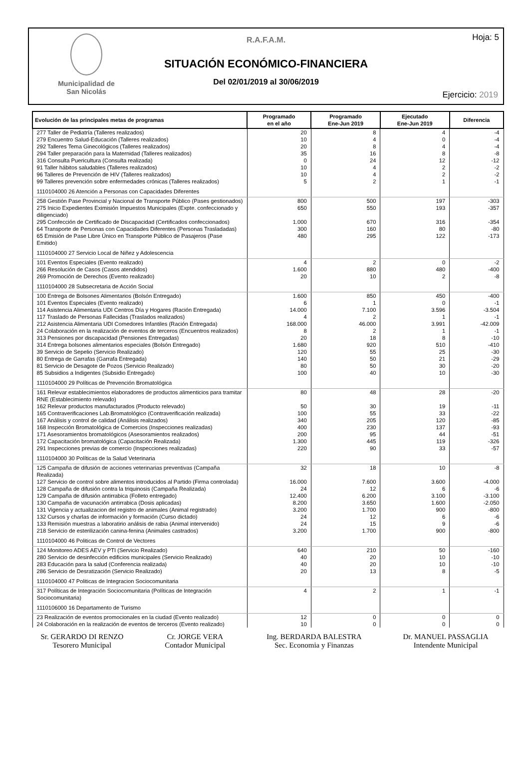Municipalidad de
San Nicolás
Hoja: 5
R.A.F.A.M.
SITUACIÓN ECONÓMICO-FINANCIERA
Del 02/01/2019 al 30/06/2019
Ejercicio: 2019
| Evolución de las principales metas de programas | Programado en el año | Programado Ene-Jun 2019 | Ejecutado Ene-Jun 2019 | Diferencia |
| --- | --- | --- | --- | --- |
| 277 Taller de Pediatría (Talleres realizados) | 20 | 8 | 4 | -4 |
| 279 Encuentro Salud-Educación (Talleres realizados) | 10 | 4 | 0 | -4 |
| 292 Talleres Tema Ginecológicos (Talleres realizados) | 20 | 8 | 4 | -4 |
| 294 Taller preparación para la Maternidad (Talleres realizados) | 35 | 16 | 8 | -8 |
| 316 Consulta Puericultura (Consulta realizada) | 0 | 24 | 12 | -12 |
| 91 Taller hábitos saludables (Talleres realizados) | 10 | 4 | 2 | -2 |
| 96 Talleres de Prevención de HIV (Talleres realizados) | 10 | 4 | 2 | -2 |
| 99 Talleres prevención sobre enfermedades crónicas (Talleres realizados) | 5 | 2 | 1 | -1 |
| 1110104000 26 Atención a Personas con Capacidades Diferentes | | | | |
| 258 Gestión Pase Provincial y Nacional de Transporte Público (Pases gestionados) | 800 | 500 | 197 | -303 |
| 275 Inicio Expedientes Eximisión Impuestos Municipales (Expte. confeccionado y diligenciado) | 650 | 550 | 193 | -357 |
| 295 Confección de Certificado de Discapacidad (Certificados confeccionados) | 1.000 | 670 | 316 | -354 |
| 64 Transporte de Personas con Capacidades Diferentes (Personas Trasladadas) | 300 | 160 | 80 | -80 |
| 65 Emisión de Pase Libre Único en Transporte Público de Pasajeros (Pase Emitido) | 480 | 295 | 122 | -173 |
| 1110104000 27 Servicio Local de Niñez y Adolescencia | | | | |
| 101 Eventos Especiales (Evento realizado) | 4 | 2 | 0 | -2 |
| 266 Resolución de Casos (Casos atendidos) | 1.600 | 880 | 480 | -400 |
| 269 Promoción de Derechos (Evento realizado) | 20 | 10 | 2 | -8 |
| 1110104000 28 Subsecretaria de Acción Social | | | | |
| 100 Entrega de Bolsones Alimentarios (Bolsón Entregado) | 1.600 | 850 | 450 | -400 |
| 101 Eventos Especiales (Evento realizado) | 6 | 1 | 0 | -1 |
| 114 Asistencia Alimentaria UDI Centros Día y Hogares (Ración Entregada) | 14.000 | 7.100 | 3.596 | -3.504 |
| 117 Traslado de Personas Fallecidas (Traslados realizados) | 4 | 2 | 1 | -1 |
| 212 Asistencia Alimentaria UDI Comedores Infantiles (Ración Entregada) | 168.000 | 46.000 | 3.991 | -42.009 |
| 24 Colaboración en la realización de eventos de terceros (Encuentros realizados) | 8 | 2 | 1 | -1 |
| 313 Pensiones por discapacidad (Pensiones Entregadas) | 20 | 18 | 8 | -10 |
| 314 Entrega bolsones alimentarios especiales (Bolsón Entregado) | 1.680 | 920 | 510 | -410 |
| 39 Servicio de Sepelio (Servicio Realizado) | 120 | 55 | 25 | -30 |
| 80 Entrega de Garrafas (Garrafa Entregada) | 140 | 50 | 21 | -29 |
| 81 Servicio de Desagote de Pozos (Servicio Realizado) | 80 | 50 | 30 | -20 |
| 85 Subsidios a Indigentes (Subsidio Entregado) | 100 | 40 | 10 | -30 |
| 1110104000 29 Políticas de Prevención Bromatológica | | | | |
| 161 Relevar establecimientos elaboradores de productos alimenticios para tramitar RNE (Establecimiento relevado) | 80 | 48 | 28 | -20 |
| 162 Relevar productos manufacturados (Producto relevado) | 50 | 30 | 19 | -11 |
| 165 Contraverificaciones Lab.Bromatológico (Contraverificación realizada) | 100 | 55 | 33 | -22 |
| 167 Análisis y control de calidad (Análisis realizados) | 340 | 205 | 120 | -85 |
| 168 Inspección Bromatológica de Comercios (Inspecciones realizadas) | 400 | 230 | 137 | -93 |
| 171 Asesoramientos bromatológicos (Asesoramientos realizados) | 200 | 95 | 44 | -51 |
| 172 Capacitación bromatológica (Capacitación Realizada) | 1.300 | 445 | 119 | -326 |
| 291 Inspecciones previas de comercio (Inspecciones realizadas) | 220 | 90 | 33 | -57 |
| 1110104000 30 Políticas de la Salud Veterinaria | | | | |
| 125 Campaña de difusión de acciones veterinarias preventivas (Campaña Realizada) | 32 | 18 | 10 | -8 |
| 127 Servicio de control sobre alimentos introducidos al Partido (Firma controlada) | 16.000 | 7.600 | 3.600 | -4.000 |
| 128 Campaña de difusión contra la triquinosis (Campaña Realizada) | 24 | 12 | 6 | -6 |
| 129 Campaña de difusión antirrabica (Folleto entregado) | 12.400 | 6.200 | 3.100 | -3.100 |
| 130 Campaña de vacunación antirrabica (Dosis aplicadas) | 8.200 | 3.650 | 1.600 | -2.050 |
| 131 Vigencia y actualizacion del registro de animales (Animal registrado) | 3.200 | 1.700 | 900 | -800 |
| 132 Cursos y charlas de información y formación (Curso dictado) | 24 | 12 | 6 | -6 |
| 133 Remisión muestras a laboratirio análisis de rabia (Animal intervenido) | 24 | 15 | 9 | -6 |
| 218 Servicio de esterilización canina-fenina (Animales castrados) | 3.200 | 1.700 | 900 | -800 |
| 1110104000 46 Politicas de Control de Vectores | | | | |
| 124 Monitoreo ADES AEV y PTI (Servicio Realizado) | 640 | 210 | 50 | -160 |
| 280 Servicio de desinfección edificios municipales (Servicio Realizado) | 40 | 20 | 10 | -10 |
| 283 Educación para la salud (Conferencia realizada) | 40 | 20 | 10 | -10 |
| 286 Servicio de Desratización (Servicio Realizado) | 20 | 13 | 8 | -5 |
| 1110104000 47 Politicas de Integracion Sociocomunitaria | | | | |
| 317 Políticas de Integración Sociocomunitaria (Políticas de Integración Sociocomunitaria) | 4 | 2 | 1 | -1 |
| 1110106000 16 Departamento de Turismo | | | | |
| 23 Realización de eventos promocionales en la ciudad (Evento realizado) | 12 | 0 | 0 | 0 |
| 24 Colaboración en la realización de eventos de terceros (Evento realizado) | 10 | 0 | 0 | 0 |
Sr. GERARDO DI RENZO
Tesorero Municipal
Cr. JORGE VERA
Contador Municipal
Ing. BERDARDA BALESTRA
Sec. Economia y Finanzas
Dr. MANUEL PASSAGLIA
Intendente Municipal